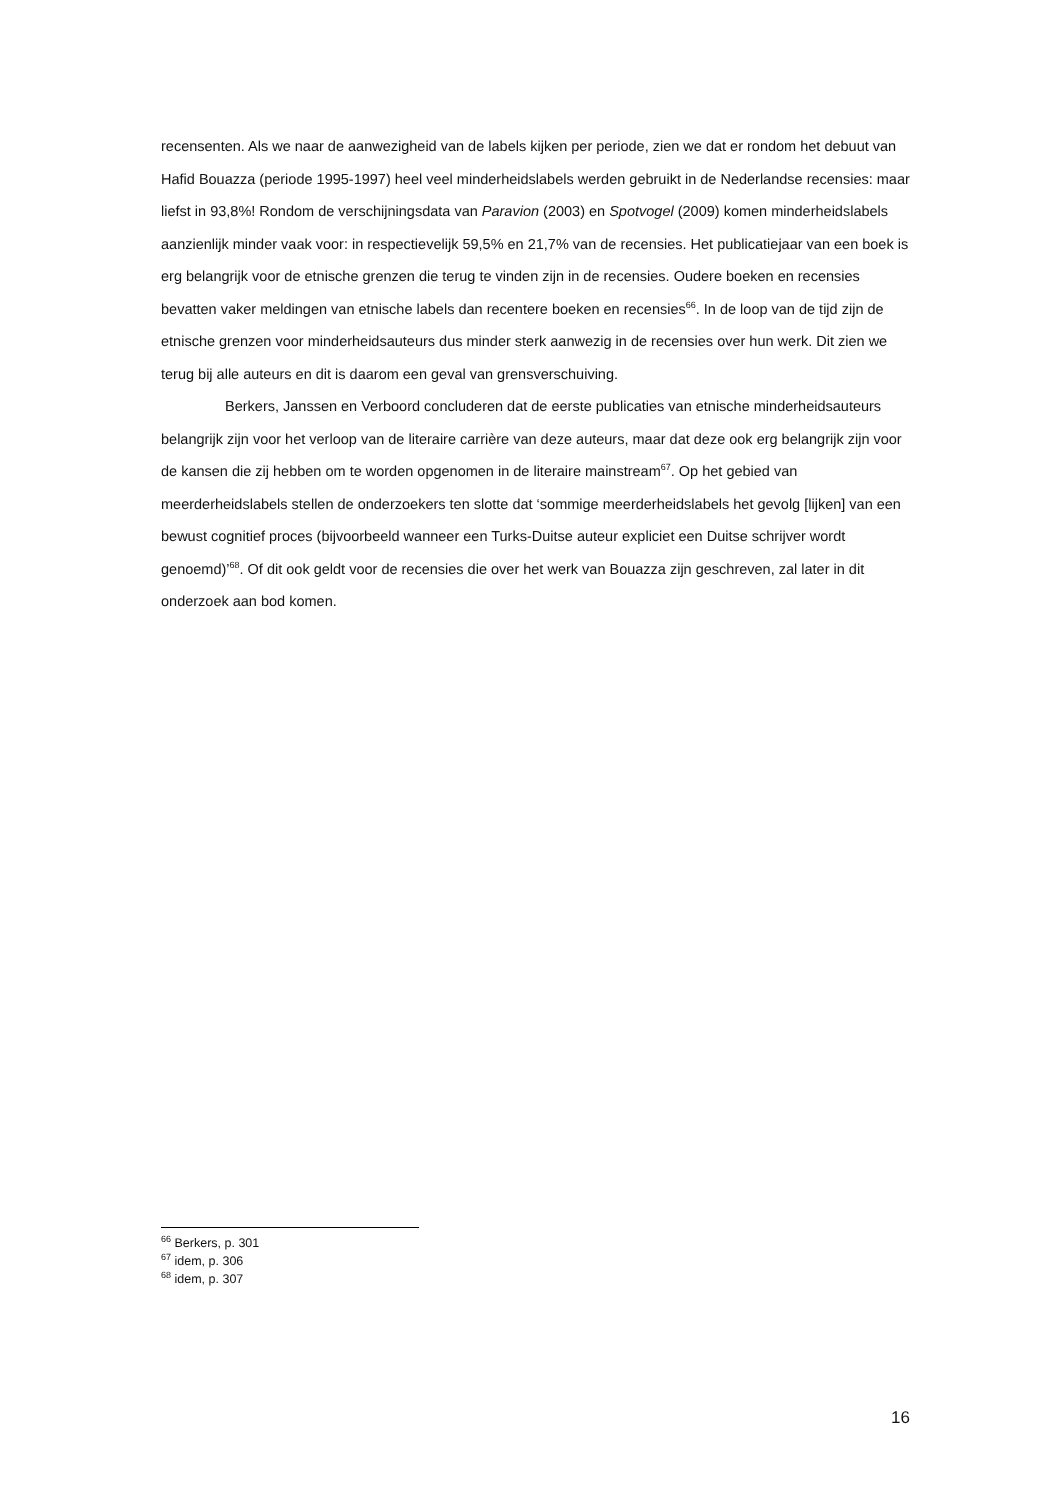recensenten. Als we naar de aanwezigheid van de labels kijken per periode, zien we dat er rondom het debuut van Hafid Bouazza (periode 1995-1997) heel veel minderheidslabels werden gebruikt in de Nederlandse recensies: maar liefst in 93,8%! Rondom de verschijningsdata van Paravion (2003) en Spotvogel (2009) komen minderheidslabels aanzienlijk minder vaak voor: in respectievelijk 59,5% en 21,7% van de recensies. Het publicatiejaar van een boek is erg belangrijk voor de etnische grenzen die terug te vinden zijn in de recensies. Oudere boeken en recensies bevatten vaker meldingen van etnische labels dan recentere boeken en recensies<sup>66</sup>. In de loop van de tijd zijn de etnische grenzen voor minderheidsauteurs dus minder sterk aanwezig in de recensies over hun werk. Dit zien we terug bij alle auteurs en dit is daarom een geval van grensverschuiving.
Berkers, Janssen en Verboord concluderen dat de eerste publicaties van etnische minderheidsauteurs belangrijk zijn voor het verloop van de literaire carrière van deze auteurs, maar dat deze ook erg belangrijk zijn voor de kansen die zij hebben om te worden opgenomen in de literaire mainstream<sup>67</sup>. Op het gebied van meerderheidslabels stellen de onderzoekers ten slotte dat ‘sommige meerderheidslabels het gevolg [lijken] van een bewust cognitief proces (bijvoorbeeld wanneer een Turks-Duitse auteur expliciet een Duitse schrijver wordt genoemd)’<sup>68</sup>. Of dit ook geldt voor de recensies die over het werk van Bouazza zijn geschreven, zal later in dit onderzoek aan bod komen.
<sup>66</sup> Berkers, p. 301
<sup>67</sup> idem, p. 306
<sup>68</sup> idem, p. 307
16